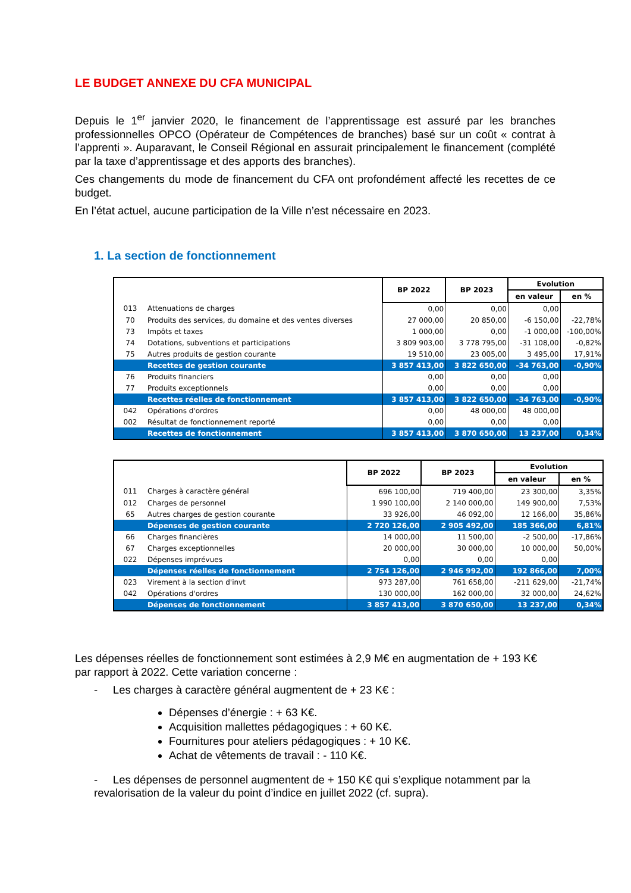LE BUDGET ANNEXE DU CFA MUNICIPAL
Depuis le 1<sup>er</sup> janvier 2020, le financement de l’apprentissage est assuré par les branches professionnelles OPCO (Opérateur de Compétences de branches) basé sur un coût « contrat à l’apprenti ». Auparavant, le Conseil Régional en assurait principalement le financement (complété par la taxe d’apprentissage et des apports des branches).
Ces changements du mode de financement du CFA ont profondément affecté les recettes de ce budget.
En l’état actuel, aucune participation de la Ville n’est nécessaire en 2023.
1. La section de fonctionnement
| | | BP 2022 | BP 2023 | Evolution | |
| | | | | en valeur | en % |
| 013 | Attenuations de charges | 0,00 | 0,00 | 0,00 | |
| 70 | Produits des services, du domaine et des ventes diverses | 27 000,00 | 20 850,00 | -6 150,00 | -22,78% |
| 73 | Impôts et taxes | 1 000,00 | 0,00 | -1 000,00 | -100,00% |
| 74 | Dotations, subventions et participations | 3 809 903,00 | 3 778 795,00 | -31 108,00 | -0,82% |
| 75 | Autres produits de gestion courante | 19 510,00 | 23 005,00 | 3 495,00 | 17,91% |
| | Recettes de gestion courante | 3 857 413,00 | 3 822 650,00 | -34 763,00 | -0,90% |
| 76 | Produits financiers | 0,00 | 0,00 | 0,00 | |
| 77 | Produits exceptionnels | 0,00 | 0,00 | 0,00 | |
| | Recettes réelles de fonctionnement | 3 857 413,00 | 3 822 650,00 | -34 763,00 | -0,90% |
| 042 | Opérations d'ordres | 0,00 | 48 000,00 | 48 000,00 | |
| 002 | Résultat de fonctionnement reporté | 0,00 | 0,00 | 0,00 | |
| | Recettes de fonctionnement | 3 857 413,00 | 3 870 650,00 | 13 237,00 | 0,34% |
| | | BP 2022 | BP 2023 | Evolution | |
| | | | | en valeur | en % |
| 011 | Charges à caractère général | 696 100,00 | 719 400,00 | 23 300,00 | 3,35% |
| 012 | Charges de personnel | 1 990 100,00 | 2 140 000,00 | 149 900,00 | 7,53% |
| 65 | Autres charges de gestion courante | 33 926,00 | 46 092,00 | 12 166,00 | 35,86% |
| | Dépenses de gestion courante | 2 720 126,00 | 2 905 492,00 | 185 366,00 | 6,81% |
| 66 | Charges financières | 14 000,00 | 11 500,00 | -2 500,00 | -17,86% |
| 67 | Charges exceptionnelles | 20 000,00 | 30 000,00 | 10 000,00 | 50,00% |
| 022 | Dépenses imprévues | 0,00 | 0,00 | 0,00 | |
| | Dépenses réelles de fonctionnement | 2 754 126,00 | 2 946 992,00 | 192 866,00 | 7,00% |
| 023 | Virement à la section d'invt | 973 287,00 | 761 658,00 | -211 629,00 | -21,74% |
| 042 | Opérations d'ordres | 130 000,00 | 162 000,00 | 32 000,00 | 24,62% |
| | Dépenses de fonctionnement | 3 857 413,00 | 3 870 650,00 | 13 237,00 | 0,34% |
Les dépenses réelles de fonctionnement sont estimées à 2,9 M€ en augmentation de + 193 K€ par rapport à 2022. Cette variation concerne :
- Les charges à caractère général augmentent de + 23 K€ :
Dépenses d’énergie : + 63 K€.
Acquisition mallettes pédagogiques : + 60 K€.
Fournitures pour ateliers pédagogiques : + 10 K€.
Achat de vêtements de travail : - 110 K€.
- Les dépenses de personnel augmentent de + 150 K€ qui s’explique notamment par la revalorisation de la valeur du point d’indice en juillet 2022 (cf. supra).